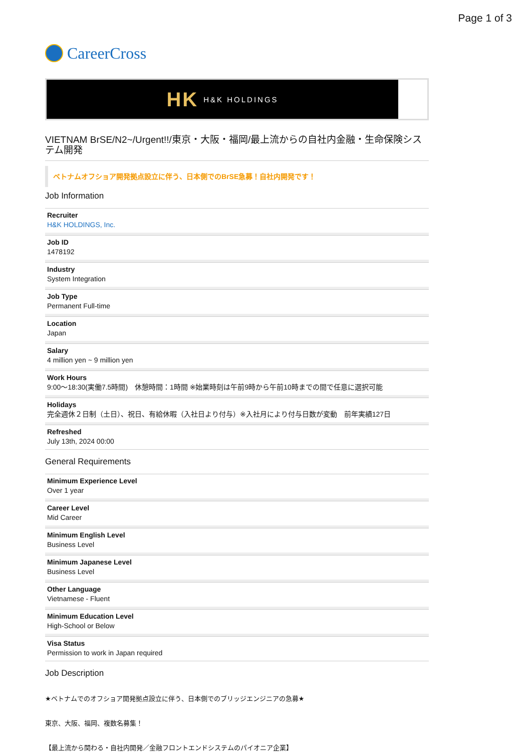Page 1 of 3
CareerCross
HK H&K HOLDINGS
VIETNAM BrSE/N2~/Urgent!!/東京・大阪・福岡/最上流からの自社内金融・生命保険システム開発
ベトナムオフショア開発拠点設立に伴う、日本側でのBrSE急募！自社内開発です！
Job Information
Recruiter
H&K HOLDINGS, Inc.
Job ID
1478192
Industry
System Integration
Job Type
Permanent Full-time
Location
Japan
Salary
4 million yen ~ 9 million yen
Work Hours
9:00〜18:30(実働7.5時間)　休憩時間：1時間 ※始業時刻は午前9時から午前10時までの間で任意に選択可能
Holidays
完全週休２日制（土日）、祝日、有給休暇（入社日より付与）※入社月により付与日数が変動　前年実績127日
Refreshed
July 13th, 2024 00:00
General Requirements
Minimum Experience Level
Over 1 year
Career Level
Mid Career
Minimum English Level
Business Level
Minimum Japanese Level
Business Level
Other Language
Vietnamese - Fluent
Minimum Education Level
High-School or Below
Visa Status
Permission to work in Japan required
Job Description
★ベトナムでのオフショア開発拠点設立に伴う、日本側でのブリッジエンジニアの急募★
東京、大阪、福岡、複数名募集！
【最上流から関わる・自社内開発／金融フロントエンドシステムのパイオニア企業】